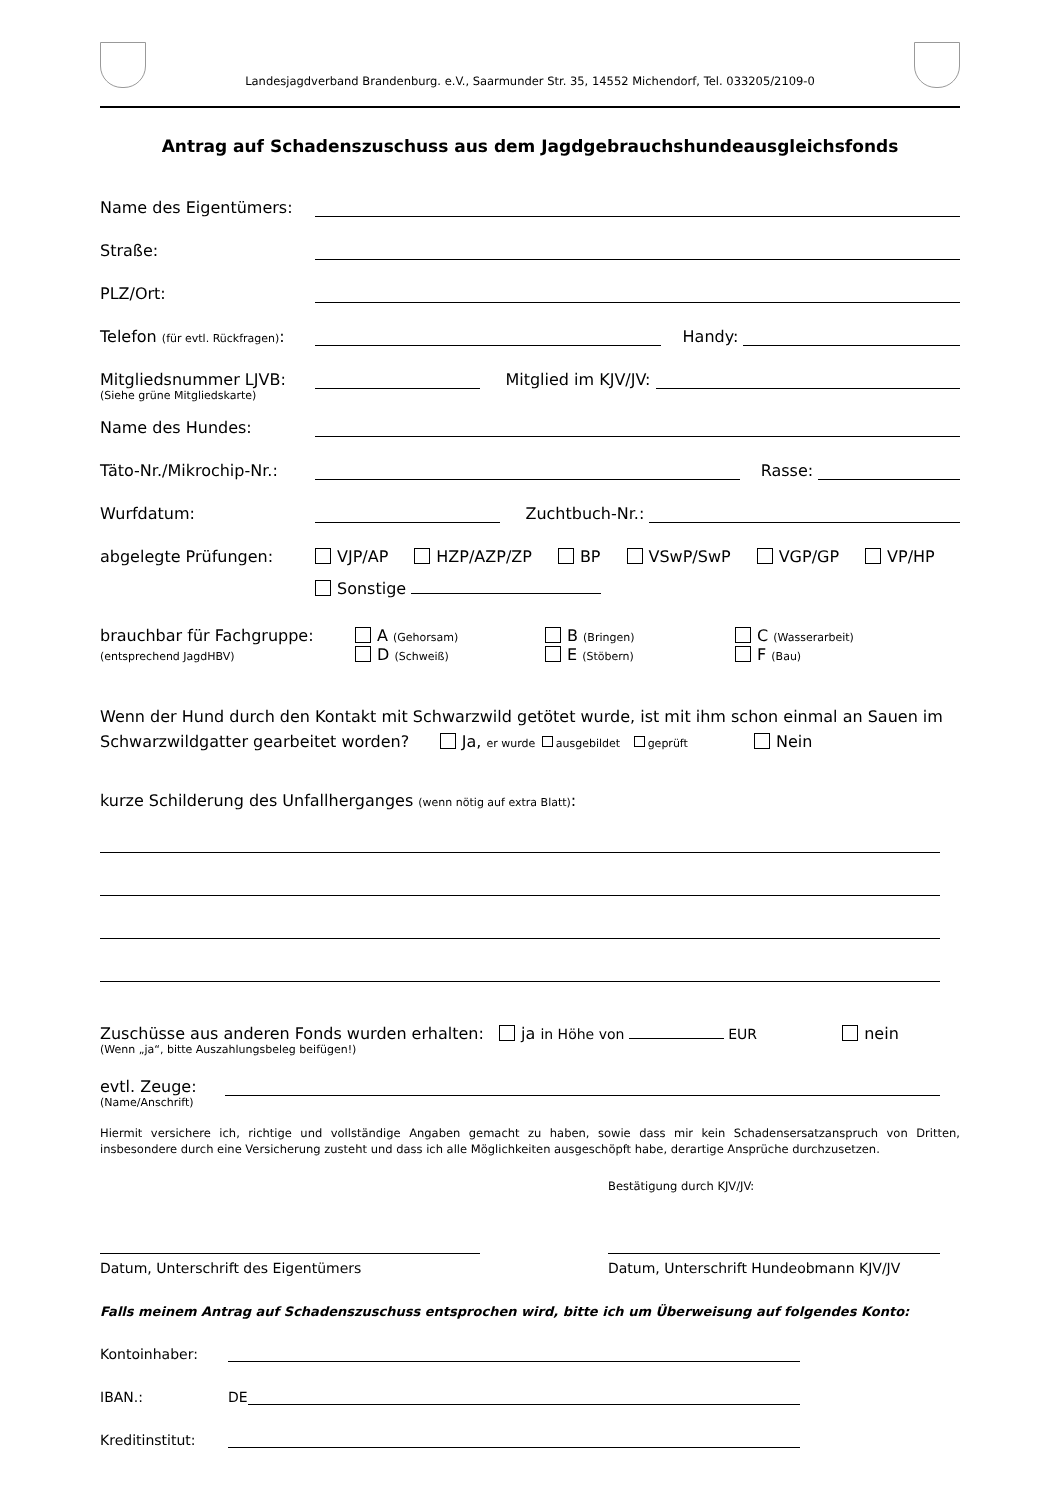Landesjagdverband Brandenburg. e.V., Saarmunder Str. 35, 14552 Michendorf, Tel. 033205/2109-0
Antrag auf Schadenszuschuss aus dem Jagdgebrauchshundeausgleichsfonds
Name des Eigentümers:
Straße:
PLZ/Ort:
Telefon (für evtl. Rückfragen): Handy:
Mitgliedsnummer LJVB: Mitglied im KJV/JV:
(Siehe grüne Mitgliedskarte)
Name des Hundes:
Täto-Nr./Mikrochip-Nr.: Rasse:
Wurfdatum: Zuchtbuch-Nr.:
abgelegte Prüfungen: VJP/AP HZP/AZP/ZP BP VSwP/SwP VGP/GP VP/HP
Sonstige
brauchbar für Fachgruppe:
(entsprechend JagdHBV)
A (Gehorsam)
D (Schweiß)
B (Bringen)
E (Stöbern)
C (Wasserarbeit)
F (Bau)
Wenn der Hund durch den Kontakt mit Schwarzwild getötet wurde, ist mit ihm schon einmal an Sauen im Schwarzwildgatter gearbeitet worden? Ja, er wurde ausgebildet geprüft Nein
kurze Schilderung des Unfallherganges (wenn nötig auf extra Blatt):
Zuschüsse aus anderen Fonds wurden erhalten: ja in Höhe von EUR nein
(Wenn „ja“, bitte Auszahlungsbeleg beifügen!)
evtl. Zeuge:
(Name/Anschrift)
Hiermit versichere ich, richtige und vollständige Angaben gemacht zu haben, sowie dass mir kein Schadensersatzanspruch von Dritten, insbesondere durch eine Versicherung zusteht und dass ich alle Möglichkeiten ausgeschöpft habe, derartige Ansprüche durchzusetzen.
Bestätigung durch KJV/JV:
Datum, Unterschrift des Eigentümers Datum, Unterschrift Hundeobmann KJV/JV
Falls meinem Antrag auf Schadenszuschuss entsprochen wird, bitte ich um Überweisung auf folgendes Konto:
Kontoinhaber:
IBAN.: DE
Kreditinstitut: